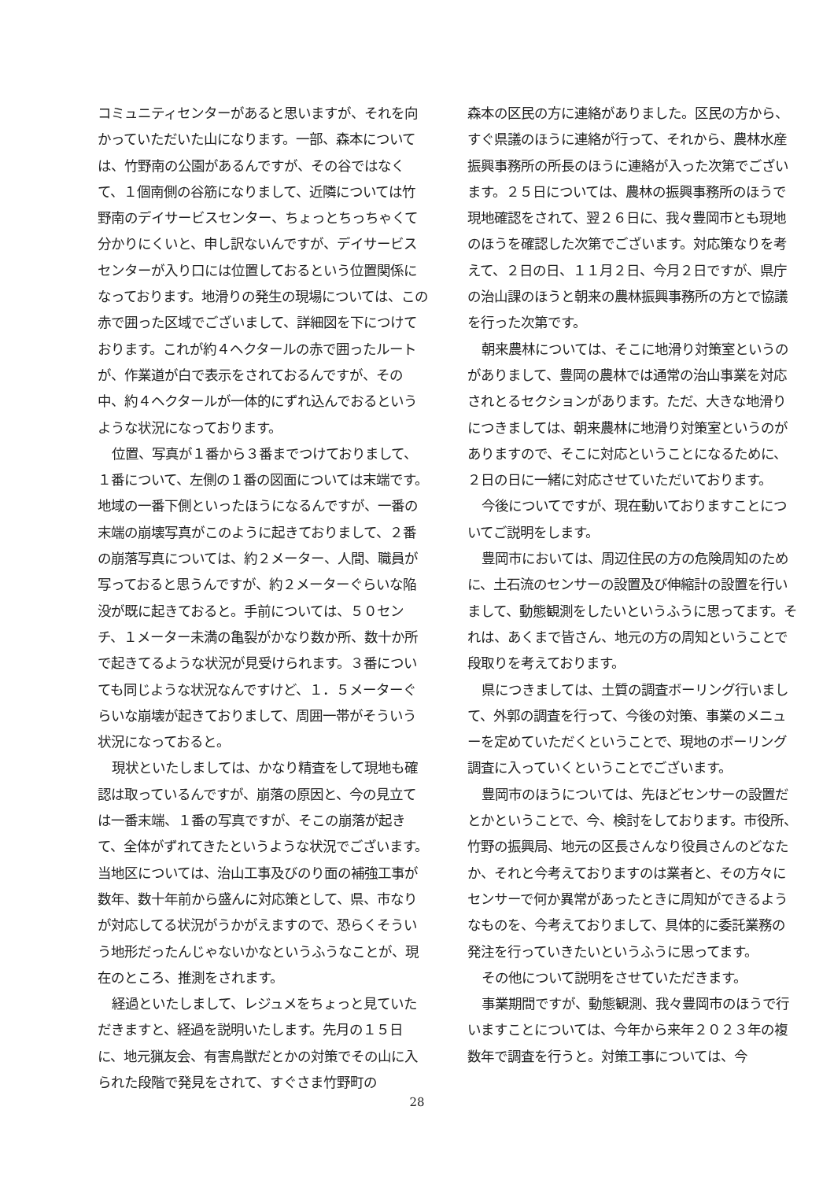コミュニティセンターがあると思いますが、それを向かっていただいた山になります。一部、森本については、竹野南の公園があるんですが、その谷ではなくて、１個南側の谷筋になりまして、近隣については竹野南のデイサービスセンター、ちょっとちっちゃくて分かりにくいと、申し訳ないんですが、デイサービスセンターが入り口には位置しておるという位置関係になっております。地滑りの発生の現場については、この赤で囲った区域でございまして、詳細図を下につけております。これが約４ヘクタールの赤で囲ったルートが、作業道が白で表示をされておるんですが、その中、約４ヘクタールが一体的にずれ込んでおるというような状況になっております。
位置、写真が１番から３番までつけておりまして、１番について、左側の１番の図面については末端です。地域の一番下側といったほうになるんですが、一番の末端の崩壊写真がこのように起きておりまして、２番の崩落写真については、約２メーター、人間、職員が写っておると思うんですが、約２メーターぐらいな陥没が既に起きておると。手前については、５０センチ、１メーター未満の亀裂がかなり数か所、数十か所で起きてるような状況が見受けられます。３番についても同じような状況なんですけど、１．５メーターぐらいな崩壊が起きておりまして、周囲一帯がそういう状況になっておると。
現状といたしましては、かなり精査をして現地も確認は取っているんですが、崩落の原因と、今の見立ては一番末端、１番の写真ですが、そこの崩落が起きて、全体がずれてきたというような状況でございます。当地区については、治山工事及びのり面の補強工事が数年、数十年前から盛んに対応策として、県、市なりが対応してる状況がうかがえますので、恐らくそういう地形だったんじゃないかなというふうなことが、現在のところ、推測をされます。
経過といたしまして、レジュメをちょっと見ていただきますと、経過を説明いたします。先月の１５日に、地元猟友会、有害鳥獣だとかの対策でその山に入られた段階で発見をされて、すぐさま竹野町の
森本の区民の方に連絡がありました。区民の方から、すぐ県議のほうに連絡が行って、それから、農林水産振興事務所の所長のほうに連絡が入った次第でございます。２５日については、農林の振興事務所のほうで現地確認をされて、翌２６日に、我々豊岡市とも現地のほうを確認した次第でございます。対応策なりを考えて、２日の日、１１月２日、今月２日ですが、県庁の治山課のほうと朝来の農林振興事務所の方とで協議を行った次第です。
朝来農林については、そこに地滑り対策室というのがありまして、豊岡の農林では通常の治山事業を対応されとるセクションがあります。ただ、大きな地滑りにつきましては、朝来農林に地滑り対策室というのがありますので、そこに対応ということになるために、２日の日に一緒に対応させていただいております。
今後についてですが、現在動いておりますことについてご説明をします。
豊岡市においては、周辺住民の方の危険周知のために、土石流のセンサーの設置及び伸縮計の設置を行いまして、動態観測をしたいというふうに思ってます。それは、あくまで皆さん、地元の方の周知ということで段取りを考えております。
県につきましては、土質の調査ボーリング行いまして、外郭の調査を行って、今後の対策、事業のメニューを定めていただくということで、現地のボーリング調査に入っていくということでございます。
豊岡市のほうについては、先ほどセンサーの設置だとかということで、今、検討をしております。市役所、竹野の振興局、地元の区長さんなり役員さんのどなたか、それと今考えておりますのは業者と、その方々にセンサーで何か異常があったときに周知ができるようなものを、今考えておりまして、具体的に委託業務の発注を行っていきたいというふうに思ってます。
その他について説明をさせていただきます。
事業期間ですが、動態観測、我々豊岡市のほうで行いますことについては、今年から来年２０２３年の複数年で調査を行うと。対策工事については、今
28